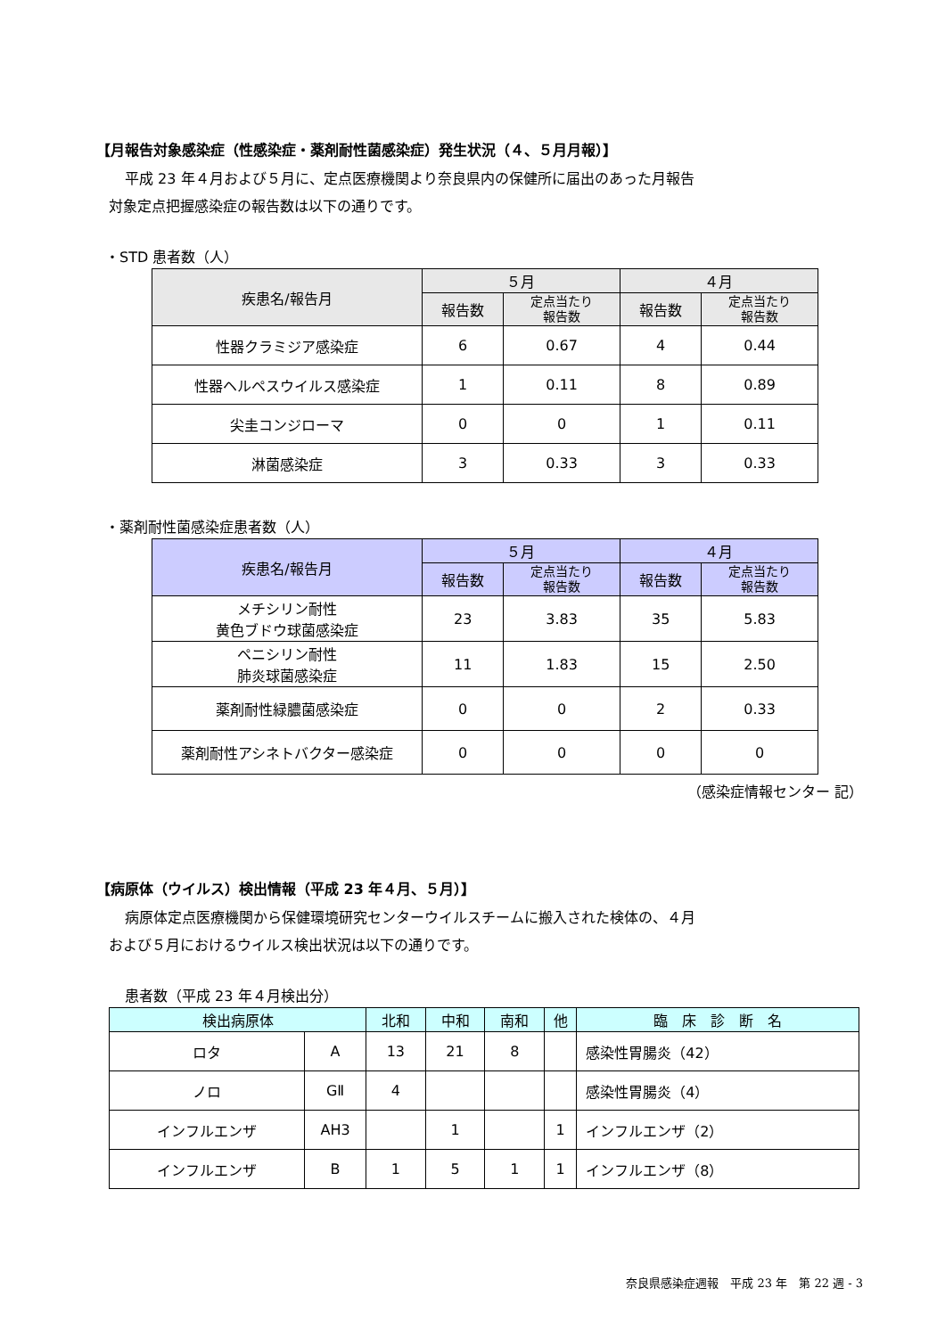【月報告対象感染症（性感染症・薬剤耐性菌感染症）発生状況（４、５月月報）】
平成 23 年４月および５月に、定点医療機関より奈良県内の保健所に届出のあった月報告
対象定点把握感染症の報告数は以下の通りです。
・STD 患者数（人）
| 疾患名/報告月 | ５月 | | ４月 | |
| --- | --- | --- | --- | --- |
| | 報告数 | 定点当たり 報告数 | 報告数 | 定点当たり 報告数 |
| 性器クラミジア感染症 | 6 | 0.67 | 4 | 0.44 |
| 性器ヘルペスウイルス感染症 | 1 | 0.11 | 8 | 0.89 |
| 尖圭コンジローマ | 0 | 0 | 1 | 0.11 |
| 淋菌感染症 | 3 | 0.33 | 3 | 0.33 |
・薬剤耐性菌感染症患者数（人）
| 疾患名/報告月 | ５月 | | ４月 | |
| --- | --- | --- | --- | --- |
| | 報告数 | 定点当たり 報告数 | 報告数 | 定点当たり 報告数 |
| メチシリン耐性 黄色ブドウ球菌感染症 | 23 | 3.83 | 35 | 5.83 |
| ペニシリン耐性 肺炎球菌感染症 | 11 | 1.83 | 15 | 2.50 |
| 薬剤耐性緑膿菌感染症 | 0 | 0 | 2 | 0.33 |
| 薬剤耐性アシネトバクター感染症 | 0 | 0 | 0 | 0 |
（感染症情報センター 記）
【病原体（ウイルス）検出情報（平成 23 年４月、５月）】
病原体定点医療機関から保健環境研究センターウイルスチームに搬入された検体の、４月
および５月におけるウイルス検出状況は以下の通りです。
患者数（平成 23 年４月検出分）
| 検出病原体 | | 北和 | 中和 | 南和 | 他 | 臨 床 診 断 名 |
| --- | --- | --- | --- | --- | --- | --- |
| ロタ | A | 13 | 21 | 8 | | 感染性胃腸炎（42） |
| ノロ | GⅡ | 4 | | | | 感染性胃腸炎（4） |
| インフルエンザ | AH3 | | 1 | | 1 | インフルエンザ（2） |
| インフルエンザ | B | 1 | 5 | 1 | 1 | インフルエンザ（8） |
奈良県感染症週報　平成 23 年　第 22 週 - 3